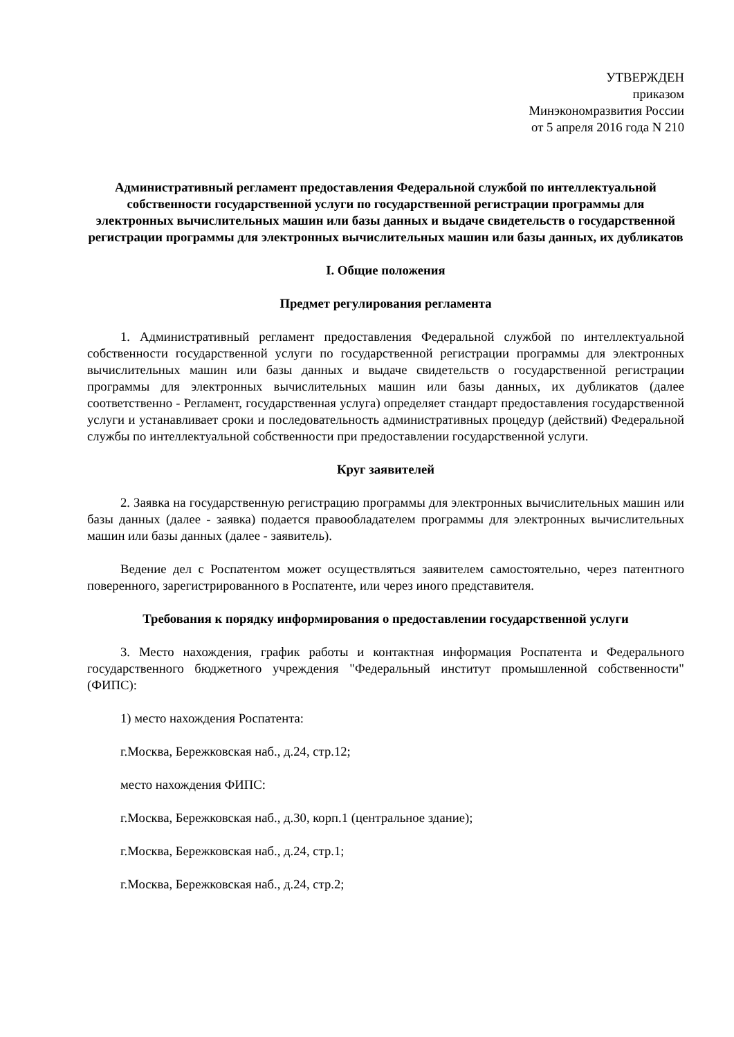УТВЕРЖДЕН
приказом
Минэкономразвития России
от 5 апреля 2016 года N 210
Административный регламент предоставления Федеральной службой по интеллектуальной собственности государственной услуги по государственной регистрации программы для электронных вычислительных машин или базы данных и выдаче свидетельств о государственной регистрации программы для электронных вычислительных машин или базы данных, их дубликатов
I. Общие положения
Предмет регулирования регламента
1. Административный регламент предоставления Федеральной службой по интеллектуальной собственности государственной услуги по государственной регистрации программы для электронных вычислительных машин или базы данных и выдаче свидетельств о государственной регистрации программы для электронных вычислительных машин или базы данных, их дубликатов (далее соответственно - Регламент, государственная услуга) определяет стандарт предоставления государственной услуги и устанавливает сроки и последовательность административных процедур (действий) Федеральной службы по интеллектуальной собственности при предоставлении государственной услуги.
Круг заявителей
2. Заявка на государственную регистрацию программы для электронных вычислительных машин или базы данных (далее - заявка) подается правообладателем программы для электронных вычислительных машин или базы данных (далее - заявитель).
Ведение дел с Роспатентом может осуществляться заявителем самостоятельно, через патентного поверенного, зарегистрированного в Роспатенте, или через иного представителя.
Требования к порядку информирования о предоставлении государственной услуги
3. Место нахождения, график работы и контактная информация Роспатента и Федерального государственного бюджетного учреждения "Федеральный институт промышленной собственности" (ФИПС):
1) место нахождения Роспатента:
г.Москва, Бережковская наб., д.24, стр.12;
место нахождения ФИПС:
г.Москва, Бережковская наб., д.30, корп.1 (центральное здание);
г.Москва, Бережковская наб., д.24, стр.1;
г.Москва, Бережковская наб., д.24, стр.2;